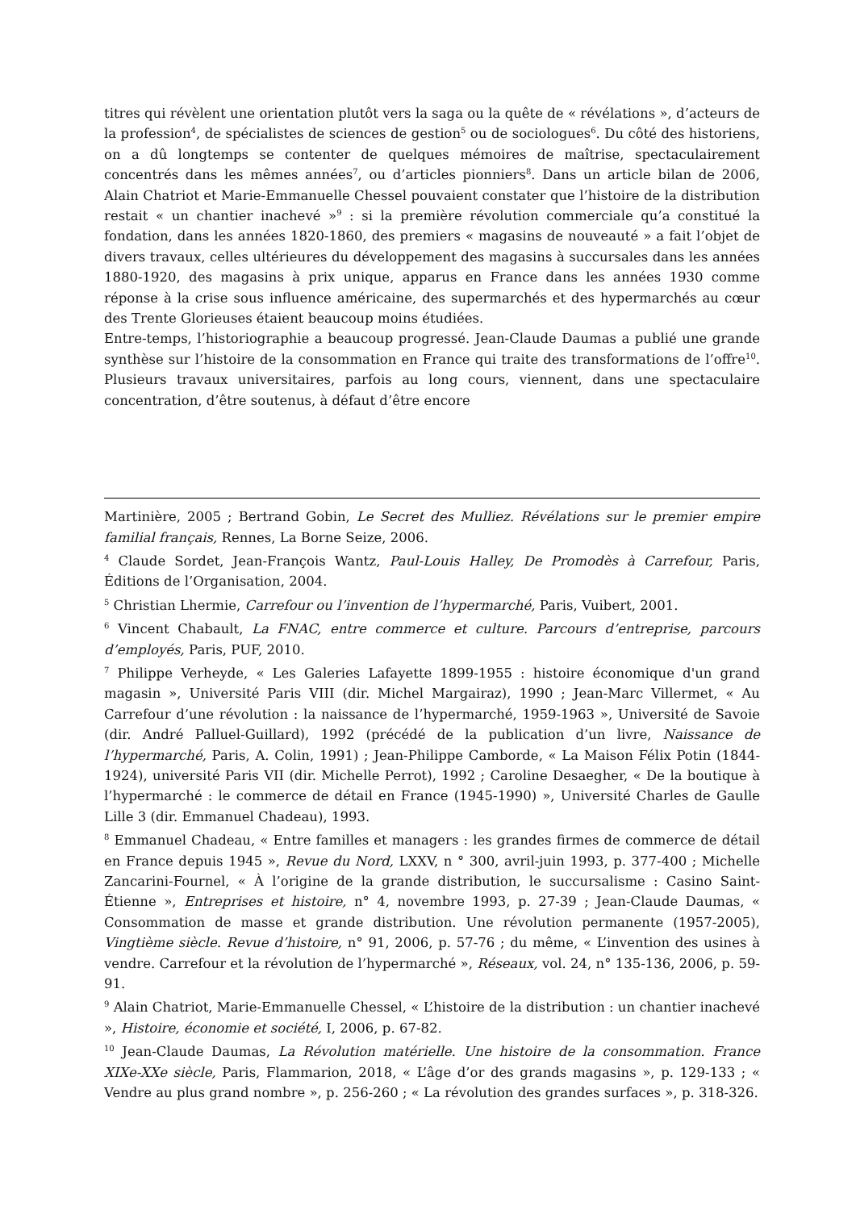titres qui révèlent une orientation plutôt vers la saga ou la quête de « révélations », d’acteurs de la profession<sup>4</sup>, de spécialistes de sciences de gestion<sup>5</sup> ou de sociologues<sup>6</sup>. Du côté des historiens, on a dû longtemps se contenter de quelques mémoires de maîtrise, spectaculairement concentrés dans les mêmes années<sup>7</sup>, ou d’articles pionniers<sup>8</sup>. Dans un article bilan de 2006, Alain Chatriot et Marie-Emmanuelle Chessel pouvaient constater que l’histoire de la distribution restait « un chantier inachevé »<sup>9</sup> : si la première révolution commerciale qu’a constitué la fondation, dans les années 1820-1860, des premiers « magasins de nouveauté » a fait l’objet de divers travaux, celles ultérieures du développement des magasins à succursales dans les années 1880-1920, des magasins à prix unique, apparus en France dans les années 1930 comme réponse à la crise sous influence américaine, des supermarchés et des hypermarchés au cœur des Trente Glorieuses étaient beaucoup moins étudiées.
Entre-temps, l’historiographie a beaucoup progressé. Jean-Claude Daumas a publié une grande synthèse sur l’histoire de la consommation en France qui traite des transformations de l’offre<sup>10</sup>. Plusieurs travaux universitaires, parfois au long cours, viennent, dans une spectaculaire concentration, d’être soutenus, à défaut d’être encore
Martinière, 2005 ; Bertrand Gobin, Le Secret des Mulliez. Révélations sur le premier empire familial français, Rennes, La Borne Seize, 2006.
<sup>4</sup> Claude Sordet, Jean-François Wantz, Paul-Louis Halley, De Promodès à Carrefour, Paris, Éditions de l’Organisation, 2004.
<sup>5</sup> Christian Lhermie, Carrefour ou l’invention de l’hypermarché, Paris, Vuibert, 2001.
<sup>6</sup> Vincent Chabault, La FNAC, entre commerce et culture. Parcours d’entreprise, parcours d’employés, Paris, PUF, 2010.
<sup>7</sup> Philippe Verheyde, « Les Galeries Lafayette 1899-1955 : histoire économique d'un grand magasin », Université Paris VIII (dir. Michel Margairaz), 1990 ; Jean-Marc Villermet, « Au Carrefour d’une révolution : la naissance de l’hypermarché, 1959-1963 », Université de Savoie (dir. André Palluel-Guillard), 1992 (précédé de la publication d’un livre, Naissance de l’hypermarché, Paris, A. Colin, 1991) ; Jean-Philippe Camborde, « La Maison Félix Potin (1844-1924), université Paris VII (dir. Michelle Perrot), 1992 ; Caroline Desaegher, « De la boutique à l’hypermarché : le commerce de détail en France (1945-1990) », Université Charles de Gaulle Lille 3 (dir. Emmanuel Chadeau), 1993.
<sup>8</sup> Emmanuel Chadeau, « Entre familles et managers : les grandes firmes de commerce de détail en France depuis 1945 », Revue du Nord, LXXV, n ° 300, avril-juin 1993, p. 377-400 ; Michelle Zancarini-Fournel, « À l’origine de la grande distribution, le succursalisme : Casino Saint-Étienne », Entreprises et histoire, n° 4, novembre 1993, p. 27-39 ; Jean-Claude Daumas, « Consommation de masse et grande distribution. Une révolution permanente (1957-2005), Vingtième siècle. Revue d’histoire, n° 91, 2006, p. 57-76 ; du même, « L’invention des usines à vendre. Carrefour et la révolution de l’hypermarché », Réseaux, vol. 24, n° 135-136, 2006, p. 59-91.
<sup>9</sup> Alain Chatriot, Marie-Emmanuelle Chessel, « L’histoire de la distribution : un chantier inachevé », Histoire, économie et société, I, 2006, p. 67-82.
<sup>10</sup> Jean-Claude Daumas, La Révolution matérielle. Une histoire de la consommation. France XIXe-XXe siècle, Paris, Flammarion, 2018, « L’âge d’or des grands magasins », p. 129-133 ; « Vendre au plus grand nombre », p. 256-260 ; « La révolution des grandes surfaces », p. 318-326.